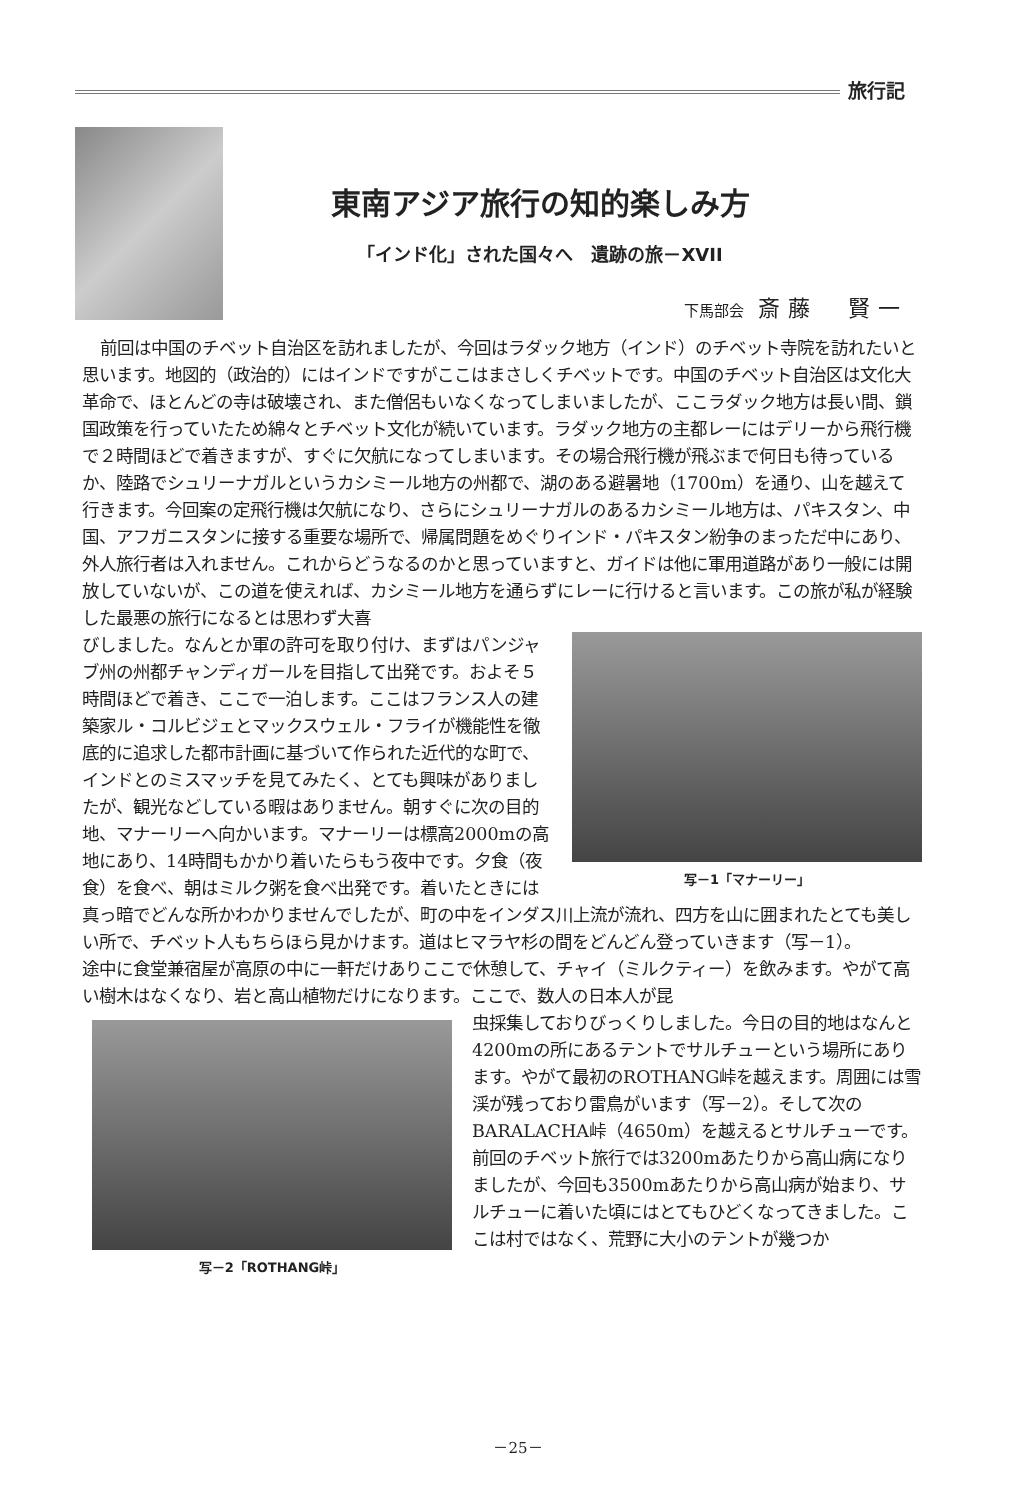旅行記
東南アジア旅行の知的楽しみ方
「インド化」された国々へ　遺跡の旅－XVII
下馬部会 斎藤　賢一
前回は中国のチベット自治区を訪れましたが、今回はラダック地方（インド）のチベット寺院を訪れたいと思います。地図的（政治的）にはインドですがここはまさしくチベットです。中国のチベット自治区は文化大革命で、ほとんどの寺は破壊され、また僧侶もいなくなってしまいましたが、ここラダック地方は長い間、鎖国政策を行っていたため綿々とチベット文化が続いています。ラダック地方の主都レーにはデリーから飛行機で２時間ほどで着きますが、すぐに欠航になってしまいます。その場合飛行機が飛ぶまで何日も待っているか、陸路でシュリーナガルというカシミール地方の州都で、湖のある避暑地（1700m）を通り、山を越えて行きます。今回案の定飛行機は欠航になり、さらにシュリーナガルのあるカシミール地方は、パキスタン、中国、アフガニスタンに接する重要な場所で、帰属問題をめぐりインド・パキスタン紛争のまっただ中にあり、外人旅行者は入れません。これからどうなるのかと思っていますと、ガイドは他に軍用道路があり一般には開放していないが、この道を使えれば、カシミール地方を通らずにレーに行けると言います。この旅が私が経験した最悪の旅行になるとは思わず大喜
写－1「マナーリー」
びしました。なんとか軍の許可を取り付け、まずはパンジャブ州の州都チャンディガールを目指して出発です。およそ５時間ほどで着き、ここで一泊します。ここはフランス人の建築家ル・コルビジェとマックスウェル・フライが機能性を徹底的に追求した都市計画に基づいて作られた近代的な町で、インドとのミスマッチを見てみたく、とても興味がありましたが、観光などしている暇はありません。朝すぐに次の目的地、マナーリーへ向かいます。マナーリーは標高2000mの高地にあり、14時間もかかり着いたらもう夜中です。夕食（夜食）を食べ、朝はミルク粥を食べ出発です。着いたときには真っ暗でどんな所かわかりませんでしたが、町の中をインダス川上流が流れ、四方を山に囲まれたとても美しい所で、チベット人もちらほら見かけます。道はヒマラヤ杉の間をどんどん登っていきます（写－1）。
途中に食堂兼宿屋が高原の中に一軒だけありここで休憩して、チャイ（ミルクティー）を飲みます。やがて高い樹木はなくなり、岩と高山植物だけになります。ここで、数人の日本人が昆
写－2「ROTHANG峠」
虫採集しておりびっくりしました。今日の目的地はなんと4200mの所にあるテントでサルチューという場所にあります。やがて最初のROTHANG峠を越えます。周囲には雪渓が残っており雷鳥がいます（写－2）。そして次のBARALACHA峠（4650m）を越えるとサルチューです。前回のチベット旅行では3200mあたりから高山病になりましたが、今回も3500mあたりから高山病が始まり、サルチューに着いた頃にはとてもひどくなってきました。ここは村ではなく、荒野に大小のテントが幾つか
－25－